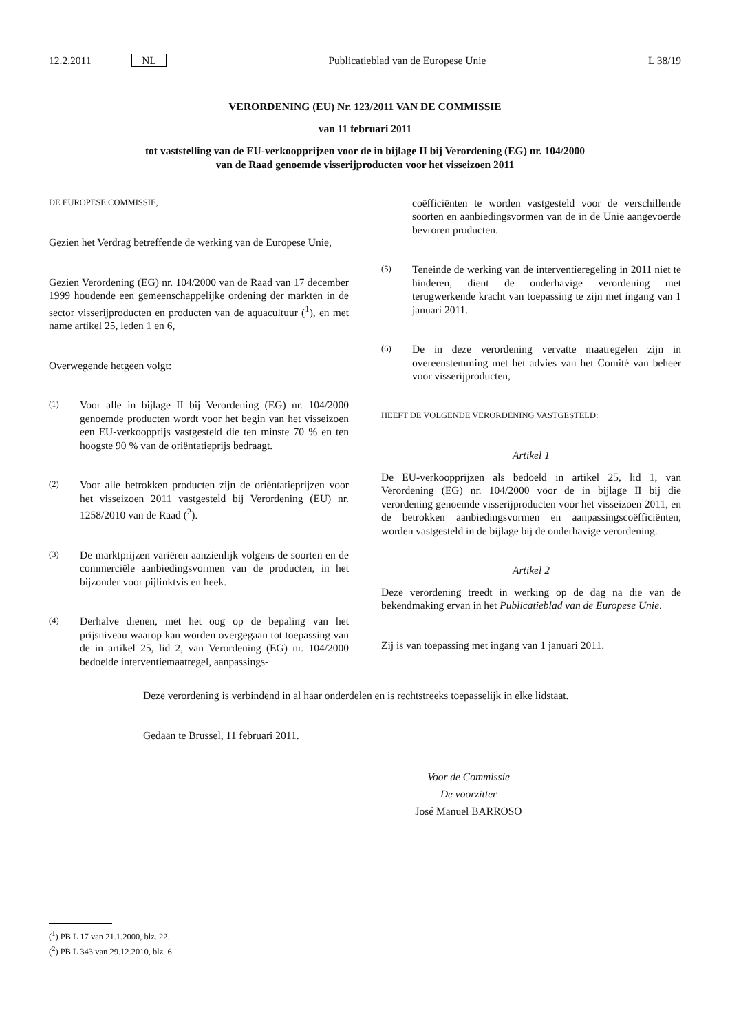12.2.2011 NL Publicatieblad van de Europese Unie L 38/19
VERORDENING (EU) Nr. 123/2011 VAN DE COMMISSIE
van 11 februari 2011
tot vaststelling van de EU-verkoopprijzen voor de in bijlage II bij Verordening (EG) nr. 104/2000
van de Raad genoemde visserijproducten voor het visseizoen 2011
DE EUROPESE COMMISSIE,
Gezien het Verdrag betreffende de werking van de Europese Unie,
Gezien Verordening (EG) nr. 104/2000 van de Raad van 17 december 1999 houdende een gemeenschappelijke ordening der markten in de sector visserijproducten en producten van de aquacultuur (<sup>1</sup>), en met name artikel 25, leden 1 en 6,
Overwegende hetgeen volgt:
(1) Voor alle in bijlage II bij Verordening (EG) nr. 104/2000 genoemde producten wordt voor het begin van het visseizoen een EU-verkoopprijs vastgesteld die ten minste 70 % en ten hoogste 90 % van de oriëntatieprijs bedraagt.
(2) Voor alle betrokken producten zijn de oriëntatieprijzen voor het visseizoen 2011 vastgesteld bij Verordening (EU) nr. 1258/2010 van de Raad (<sup>2</sup>).
(3) De marktprijzen variëren aanzienlijk volgens de soorten en de commerciële aanbiedingsvormen van de producten, in het bijzonder voor pijlinktvis en heek.
(4) Derhalve dienen, met het oog op de bepaling van het prijsniveau waarop kan worden overgegaan tot toepassing van de in artikel 25, lid 2, van Verordening (EG) nr. 104/2000 bedoelde interventiemaatregel, aanpassings-
coëfficiënten te worden vastgesteld voor de verschillende soorten en aanbiedingsvormen van de in de Unie aangevoerde bevroren producten.
(5) Teneinde de werking van de interventieregeling in 2011 niet te hinderen, dient de onderhavige verordening met terugwerkende kracht van toepassing te zijn met ingang van 1 januari 2011.
(6) De in deze verordening vervatte maatregelen zijn in overeenstemming met het advies van het Comité van beheer voor visserijproducten,
HEEFT DE VOLGENDE VERORDENING VASTGESTELD:
Artikel 1
De EU-verkoopprijzen als bedoeld in artikel 25, lid 1, van Verordening (EG) nr. 104/2000 voor de in bijlage II bij die verordening genoemde visserijproducten voor het visseizoen 2011, en de betrokken aanbiedingsvormen en aanpassingscoëfficiënten, worden vastgesteld in de bijlage bij de onderhavige verordening.
Artikel 2
Deze verordening treedt in werking op de dag na die van de bekendmaking ervan in het Publicatieblad van de Europese Unie.
Zij is van toepassing met ingang van 1 januari 2011.
Deze verordening is verbindend in al haar onderdelen en is rechtstreeks toepasselijk in elke lidstaat.
Gedaan te Brussel, 11 februari 2011.
Voor de Commissie
De voorzitter
José Manuel BARROSO
(<sup>1</sup>) PB L 17 van 21.1.2000, blz. 22.
(<sup>2</sup>) PB L 343 van 29.12.2010, blz. 6.